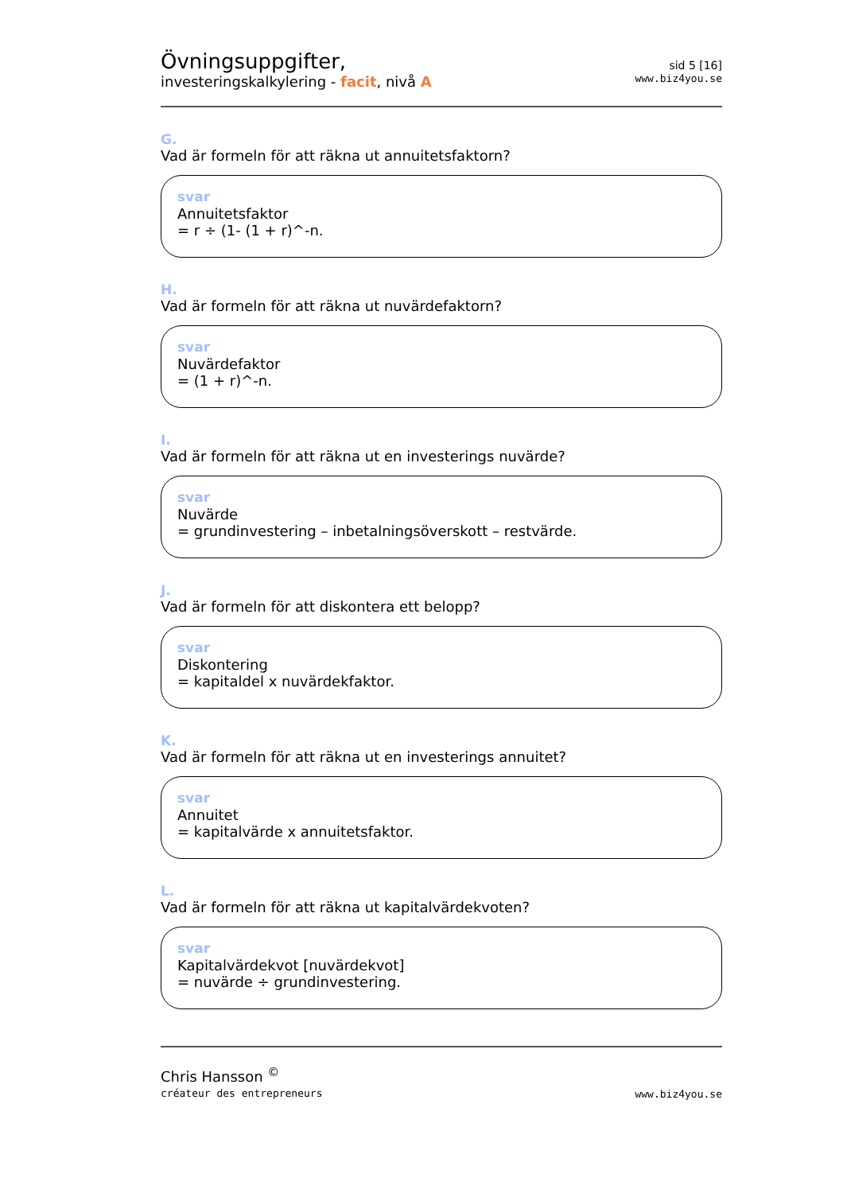Övningsuppgifter,
investeringskalkylering - facit, nivå A
sid 5 [16]
www.biz4you.se
G.
Vad är formeln för att räkna ut annuitetsfaktorn?
svar
Annuitetsfaktor
= r ÷ (1- (1 + r)^-n.
H.
Vad är formeln för att räkna ut nuvärdefaktorn?
svar
Nuvärdefaktor
= (1 + r)^-n.
I.
Vad är formeln för att räkna ut en investerings nuvärde?
svar
Nuvärde
= grundinvestering – inbetalningsöverskott – restvärde.
J.
Vad är formeln för att diskontera ett belopp?
svar
Diskontering
= kapitaldel x nuvärdekfaktor.
K.
Vad är formeln för att räkna ut en investerings annuitet?
svar
Annuitet
= kapitalvärde x annuitetsfaktor.
L.
Vad är formeln för att räkna ut kapitalvärdekvoten?
svar
Kapitalvärdekvot [nuvärdekvot]
= nuvärde ÷ grundinvestering.
Chris Hansson <sup>©</sup>
créateur des entrepreneurs
www.biz4you.se